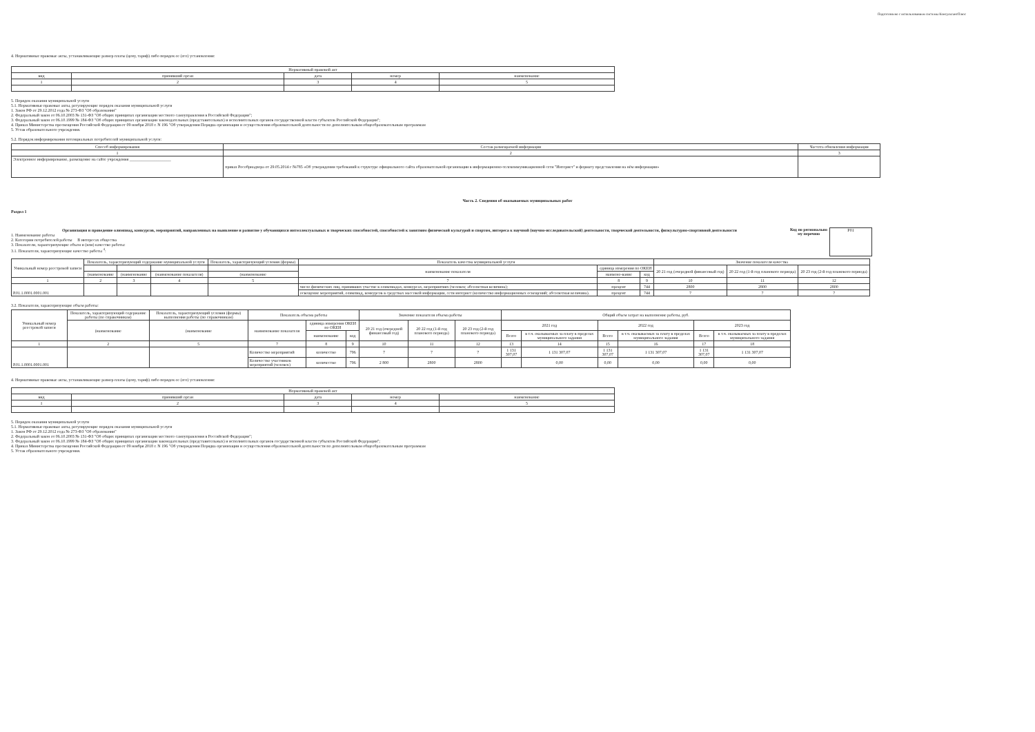Подготовлено с использованием системы КонсультантПлюс
4. Нормативные правовые акты, устанавливающие размер платы (цену, тариф) либо порядок ее (его) установления:
| Нормативный правовой акт | | | | |
| --- | --- | --- | --- | --- |
| вид | принявший орган | дата | номер | наименование |
| 1 | 2 | 3 | 4 | 5 |
5. Порядок оказания муниципальной услуги
5.1. Нормативные правовые акты, регулирующие порядок оказания муниципальной услуги
1. Закон РФ от 29.12.2012 года № 273-ФЗ "Об образовании"
2. Федеральный закон от 06.10.2003 № 131-ФЗ "Об общих принципах организации местного самоуправления в Российской Федерации";
3. Федеральный закон от 06.10.1999 № 184-ФЗ "Об общих принципах организации законодательных (представительных) и исполнительных органов государственной власти субъектов Российской Федерации";
4. Приказ Министерства просвещения Российской Федерации от 09 ноября 2018 г. N 196 "Об утверждении Порядка организации и осуществления образовательной деятельности по дополнительным общеобразовательным программам
5. Устав образовательного учреждения.
5.2. Порядок информирования потенциальных потребителей муниципальной услуги:
| Способ информирования | Состав размещаемой информации | Частота обновления информации |
| --- | --- | --- |
| 1 | 2 | 3 |
| Электронное информирование, размещение на сайте учреждения ____________________ | приказ Рособрнадзора от 29.05.2014 г №785 «Об утверждении требований к структуре официального сайта образовательной организации в информационно-телекоммуникационной сети "Интернет" и формату представления на нём информации» | |
Часть 2. Сведения об оказываемых муниципальных работ
Раздел 1
Организация и проведение олимпиад, конкурсов, мероприятий, направленных на выявление и развитие у обучающихся интеллектуальных и творческих способностей, способностей к занятиям физической культурой и спортом, интереса к научной (научно-исследовательской) деятельности, творческой деятельности, физкультурно-спортивной деятельности
1. Наименование работы
2. Категории потребителей работы В интересах общества
3. Показатели, характеризующие объем и (или) качество работы:
3.1. Показатели, характеризующие качество работы <sup>4</sup>:
Код по регионально му перечню
Р01
| Уникальный номер реестровой записи | Показатель, характеризующий содержание муниципальной услуги | | | Показатель, характеризующий условия (формы) | Показатель качества муниципальной услуги | | | Значение показателя качества | | |
| --- | --- | --- | --- | --- | --- | --- | --- | --- | --- | --- |
| | | | | | наименование показателя | единица измерения по ОКЕИ | | 20 21 год (очередной финансовый год) | 20 22 год (1-й год планового периода) | 20 23 год (2-й год планового периода) |
| | (наименование | (наименование | (наименование показателя) | (наименование | | наимено-вание | код | | | |
| 1 | 2 | 3 | 4 | 5 | 7 | 8 | 9 | 10 | 11 | 12 |
| Р.01.1.0001.0001.001 | | | | | число физических лиц, принявших участие в олимпиадах, конкурсах, мероприятиях (человек; абсолютная величина); | процент | 744 | 2800 | 2800 | 2800 |
| | | | | | освещение мероприятий, олимпиад, конкурсов в средствах массовой информации, сети интернет (количество информационных освещений; абсолютная величина). | процент | 744 | 7 | 7 | 7 |
3.2. Показатели, характеризующие объем работы:
| Уникальный номер реестровой записи | Показатель, характеризующий содержание работы (по справочникам) | Показатель, характеризующий условия (формы) выполнения работы (по справочникам) | Показатель объема работы | | | Значение показателя объема работы | | | Общий объем затрат на выполнение работы, руб. | | | | | |
| --- | --- | --- | --- | --- | --- | --- | --- | --- | --- | --- | --- | --- | --- | --- |
| | (наименование | (наименование | наименование показателя | единица измерения ОКЕИ по ОКЕИ | | 20 21 год (очередной финансовый год) | 20 22 год (1-й год планового периода) | 20 23 год (2-й год планового периода) | 2021 год | | 2022 год | | 2023 год | |
| | | | | наименование | код | | | | Всего | в т.ч. оказываемых за плату в пределах муниципального задания | Всего | в т.ч. оказываемых за плату в пределах муниципального задания | Всего | в т.ч. оказываемых за плату в пределах муниципального задания |
| 1 | 2 | 5 | 7 | 8 | 9 | 10 | 11 | 12 | 13 | 14 | 15 | 16 | 17 | 18 |
| Р.01.1.0001.0001.001 | | | Количество мероприятий | количество | 796 | 7 | 7 | 7 | 1 131 307,07 | 1 131 307,07 | 1 131 307,07 | 1 131 307,07 | 1 131 307,07 | 1 131 307,07 |
| | | | Количество участников мероприятий (человек) | количество | 796 | 2 800 | 2800 | 2800 | | 0,00 | 0,00 | 0,00 | 0,00 | 0,00 |
4. Нормативные правовые акты, устанавливающие размер платы (цену, тариф) либо порядок ее (его) установления:
| Нормативный правовой акт | | | | |
| --- | --- | --- | --- | --- |
| вид | принявший орган | дата | номер | наименование |
| 1 | 2 | 3 | 4 | 5 |
5. Порядок оказания муниципальной услуги
5.1. Нормативные правовые акты, регулирующие порядок оказания муниципальной услуги
1. Закон РФ от 29.12.2012 года № 273-ФЗ "Об образовании"
2. Федеральный закон от 06.10.2003 № 131-ФЗ "Об общих принципах организации местного самоуправления в Российской Федерации";
3. Федеральный закон от 06.10.1999 № 184-ФЗ "Об общих принципах организации законодательных (представительных) и исполнительных органов государственной власти субъектов Российской Федерации";
4. Приказ Министерства просвещения Российской Федерации от 09 ноября 2018 г. N 196 "Об утверждении Порядка организации и осуществления образовательной деятельности по дополнительным общеобразовательным программам
5. Устав образовательного учреждения.